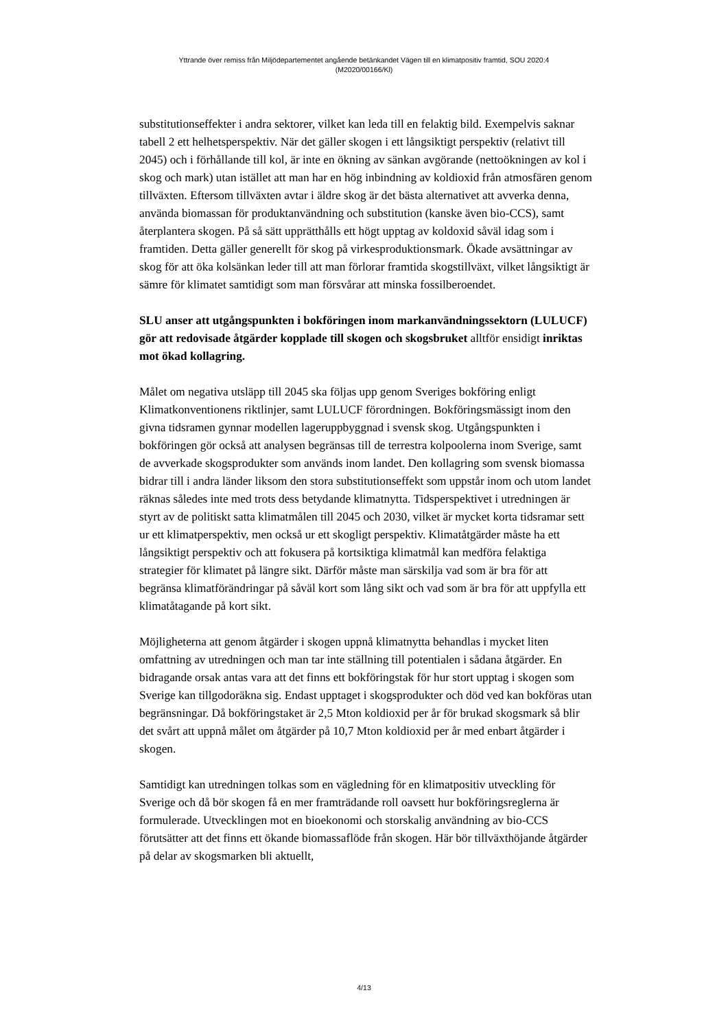Yttrande över remiss från Miljödepartementet angående betänkandet Vägen till en klimatpositiv framtid, SOU 2020:4
(M2020/00166/Kl)
substitutionseffekter i andra sektorer, vilket kan leda till en felaktig bild. Exempelvis saknar tabell 2 ett helhetsperspektiv. När det gäller skogen i ett långsiktigt perspektiv (relativt till 2045) och i förhållande till kol, är inte en ökning av sänkan avgörande (nettoökningen av kol i skog och mark) utan istället att man har en hög inbindning av koldioxid från atmosfären genom tillväxten. Eftersom tillväxten avtar i äldre skog är det bästa alternativet att avverka denna, använda biomassan för produktanvändning och substitution (kanske även bio-CCS), samt återplantera skogen. På så sätt upprätthålls ett högt upptag av koldoxid såväl idag som i framtiden. Detta gäller generellt för skog på virkesproduktionsmark. Ökade avsättningar av skog för att öka kolsänkan leder till att man förlorar framtida skogstillväxt, vilket långsiktigt är sämre för klimatet samtidigt som man försvårar att minska fossilberoendet.
SLU anser att utgångspunkten i bokföringen inom markanvändningssektorn (LULUCF) gör att redovisade åtgärder kopplade till skogen och skogsbruket alltför ensidigt inriktas mot ökad kollagring.
Målet om negativa utsläpp till 2045 ska följas upp genom Sveriges bokföring enligt Klimatkonventionens riktlinjer, samt LULUCF förordningen. Bokföringsmässigt inom den givna tidsramen gynnar modellen lageruppbyggnad i svensk skog. Utgångspunkten i bokföringen gör också att analysen begränsas till de terrestra kolpoolerna inom Sverige, samt de avverkade skogsprodukter som används inom landet. Den kollagring som svensk biomassa bidrar till i andra länder liksom den stora substitutionseffekt som uppstår inom och utom landet räknas således inte med trots dess betydande klimatnytta. Tidsperspektivet i utredningen är styrt av de politiskt satta klimatmålen till 2045 och 2030, vilket är mycket korta tidsramar sett ur ett klimatperspektiv, men också ur ett skogligt perspektiv. Klimatåtgärder måste ha ett långsiktigt perspektiv och att fokusera på kortsiktiga klimatmål kan medföra felaktiga strategier för klimatet på längre sikt. Därför måste man särskilja vad som är bra för att begränsa klimatförändringar på såväl kort som lång sikt och vad som är bra för att uppfylla ett klimatåtagande på kort sikt.
Möjligheterna att genom åtgärder i skogen uppnå klimatnytta behandlas i mycket liten omfattning av utredningen och man tar inte ställning till potentialen i sådana åtgärder. En bidragande orsak antas vara att det finns ett bokföringstak för hur stort upptag i skogen som Sverige kan tillgodoräkna sig. Endast upptaget i skogsprodukter och död ved kan bokföras utan begränsningar. Då bokföringstaket är 2,5 Mton koldioxid per år för brukad skogsmark så blir det svårt att uppnå målet om åtgärder på 10,7 Mton koldioxid per år med enbart åtgärder i skogen.
Samtidigt kan utredningen tolkas som en vägledning för en klimatpositiv utveckling för Sverige och då bör skogen få en mer framträdande roll oavsett hur bokföringsreglerna är formulerade. Utvecklingen mot en bioekonomi och storskalig användning av bio-CCS förutsätter att det finns ett ökande biomassaflöde från skogen. Här bör tillväxthöjande åtgärder på delar av skogsmarken bli aktuellt,
4/13